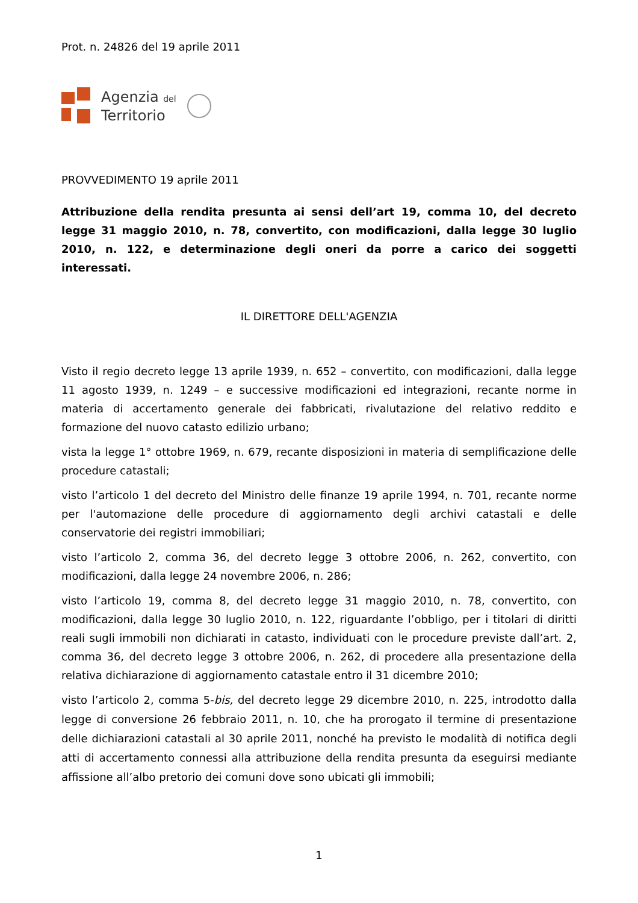Prot. n. 24826 del 19 aprile 2011
Agenzia del
Territorio
PROVVEDIMENTO 19 aprile 2011
Attribuzione della rendita presunta ai sensi dell’art 19, comma 10, del decreto legge 31 maggio 2010, n. 78, convertito, con modificazioni, dalla legge 30 luglio 2010, n. 122, e determinazione degli oneri da porre a carico dei soggetti interessati.
IL DIRETTORE DELL'AGENZIA
Visto il regio decreto legge 13 aprile 1939, n. 652 – convertito, con modificazioni, dalla legge 11 agosto 1939, n. 1249 – e successive modificazioni ed integrazioni, recante norme in materia di accertamento generale dei fabbricati, rivalutazione del relativo reddito e formazione del nuovo catasto edilizio urbano;
vista la legge 1° ottobre 1969, n. 679, recante disposizioni in materia di semplificazione delle procedure catastali;
visto l’articolo 1 del decreto del Ministro delle finanze 19 aprile 1994, n. 701, recante norme per l'automazione delle procedure di aggiornamento degli archivi catastali e delle conservatorie dei registri immobiliari;
visto l’articolo 2, comma 36, del decreto legge 3 ottobre 2006, n. 262, convertito, con modificazioni, dalla legge 24 novembre 2006, n. 286;
visto l’articolo 19, comma 8, del decreto legge 31 maggio 2010, n. 78, convertito, con modificazioni, dalla legge 30 luglio 2010, n. 122, riguardante l’obbligo, per i titolari di diritti reali sugli immobili non dichiarati in catasto, individuati con le procedure previste dall’art. 2, comma 36, del decreto legge 3 ottobre 2006, n. 262, di procedere alla presentazione della relativa dichiarazione di aggiornamento catastale entro il 31 dicembre 2010;
visto l’articolo 2, comma 5-bis, del decreto legge 29 dicembre 2010, n. 225, introdotto dalla legge di conversione 26 febbraio 2011, n. 10, che ha prorogato il termine di presentazione delle dichiarazioni catastali al 30 aprile 2011, nonché ha previsto le modalità di notifica degli atti di accertamento connessi alla attribuzione della rendita presunta da eseguirsi mediante affissione all’albo pretorio dei comuni dove sono ubicati gli immobili;
1